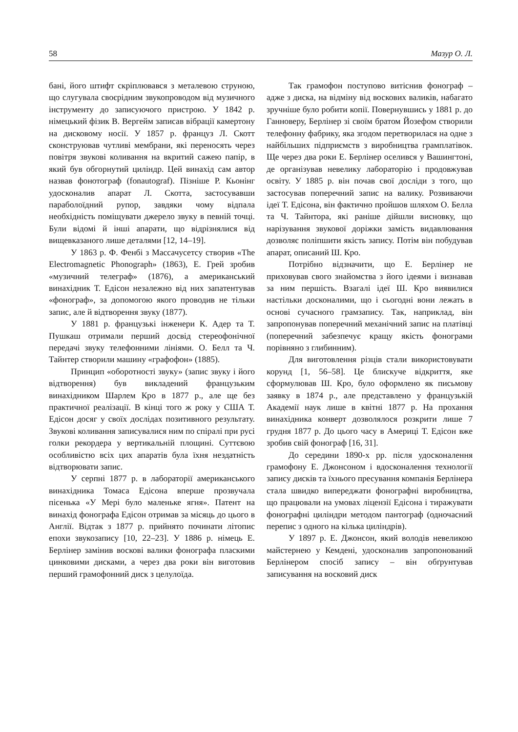58 Мазур О. Л.
бані, його штифт скріплювався з металевою струною, що слугувала своєрідним звукопроводом від музичного інструменту до записуючого пристрою. У 1842 р. німецький фізик В. Вергейм записав вібрації камертону на дисковому носії. У 1857 р. француз Л. Скотт сконструював чутливі мембрани, які переносять через повітря звукові коливання на вкритий сажею папір, в який був обгорнутий циліндр. Цей винахід сам автор назвав фонотограф (fonautograf). Пізніше Р. Кьонінг удосконалив апарат Л. Скотта, застосувавши параболоїдний рупор, завдяки чому відпала необхідність поміщувати джерело звуку в певній точці. Були відомі й інші апарати, що відрізнялися від вищевказаного лише деталями [12, 14–19].
У 1863 р. Ф. Фенбі з Массачусетсу створив «The Electromagnetic Phonograph» (1863), Е. Грей зробив «музичний телеграф» (1876), а американський винахідник Т. Едісон незалежно від них запатентував «фонограф», за допомогою якого проводив не тільки запис, але й відтворення звуку (1877).
У 1881 р. французькі інженери К. Адер та Т. Пушкаш отримали перший досвід стереофонічної передачі звуку телефонними лініями. О. Белл та Ч. Тайнтер створили машину «графофон» (1885).
Принцип «оборотності звуку» (запис звуку і його відтворення) був викладений французьким винахідником Шарлем Кро в 1877 р., але ще без практичної реалізації. В кінці того ж року у США Т. Едісон досяг у своїх дослідах позитивного результату. Звукові коливання записувалися ним по спіралі при русі голки рекордера у вертикальній площині. Суттєвою особливістю всіх цих апаратів була їхня нездатність відтворювати запис.
У серпні 1877 р. в лабораторії американського винахідника Томаса Едісона вперше прозвучала пісенька «У Мері було маленьке ягня». Патент на винахід фонографа Едісон отримав за місяць до цього в Англії. Відтак з 1877 р. прийнято починати літопис епохи звукозапису [10, 22–23]. У 1886 р. німець Е. Берлінер замінив воскові валики фонографа пласкими цинковими дисками, а через два роки він виготовив перший грамофонний диск з целулоїда.
Так грамофон поступово витіснив фонограф – адже з диска, на відміну від воскових валиків, набагато зручніше було робити копії. Повернувшись у 1881 р. до Ганноверу, Берлінер зі своїм братом Йозефом створили телефонну фабрику, яка згодом перетворилася на одне з найбільших підприємств з виробництва грамплатівок. Ще через два роки Е. Берлінер оселився у Вашингтоні, де організував невелику лабораторію і продовжував освіту. У 1885 р. він почав свої досліди з того, що застосував поперечний запис на валику. Розвиваючи ідеї Т. Едісона, він фактично пройшов шляхом О. Белла та Ч. Тайнтора, які раніше дійшли висновку, що нарізування звукової доріжки замість видавлювання дозволяє поліпшити якість запису. Потім він побудував апарат, описаний Ш. Кро.
Потрібно відзначити, що Е. Берлінер не приховував свого знайомства з його ідеями і визнавав за ним першість. Взагалі ідеї Ш. Кро виявилися настільки досконалими, що і сьогодні вони лежать в основі сучасного грамзапису. Так, наприклад, він запропонував поперечний механічний запис на платівці (поперечний забезпечує кращу якість фонограми порівняно з глибинним).
Для виготовлення різців стали використовувати корунд [1, 56–58]. Це блискуче відкриття, яке сформулював Ш. Кро, було оформлено як письмову заявку в 1874 р., але представлено у французькій Академії наук лише в квітні 1877 р. На прохання винахідника конверт дозволялося розкрити лише 7 грудня 1877 р. До цього часу в Америці Т. Едісон вже зробив свій фонограф [16, 31].
До середини 1890-х рр. після удосконалення грамофону Е. Джонсоном і вдосконалення технології запису дисків та їхнього пресування компанія Берлінера стала швидко випереджати фонографні виробництва, що працювали на умовах ліцензії Едісона і тиражувати фонографні циліндри методом пантограф (одночасний перепис з одного на кілька циліндрів).
У 1897 р. Е. Джонсон, який володів невеликою майстернею у Кемдені, удосконалив запропонований Берлінером спосіб запису – він обґрунтував записування на восковий диск